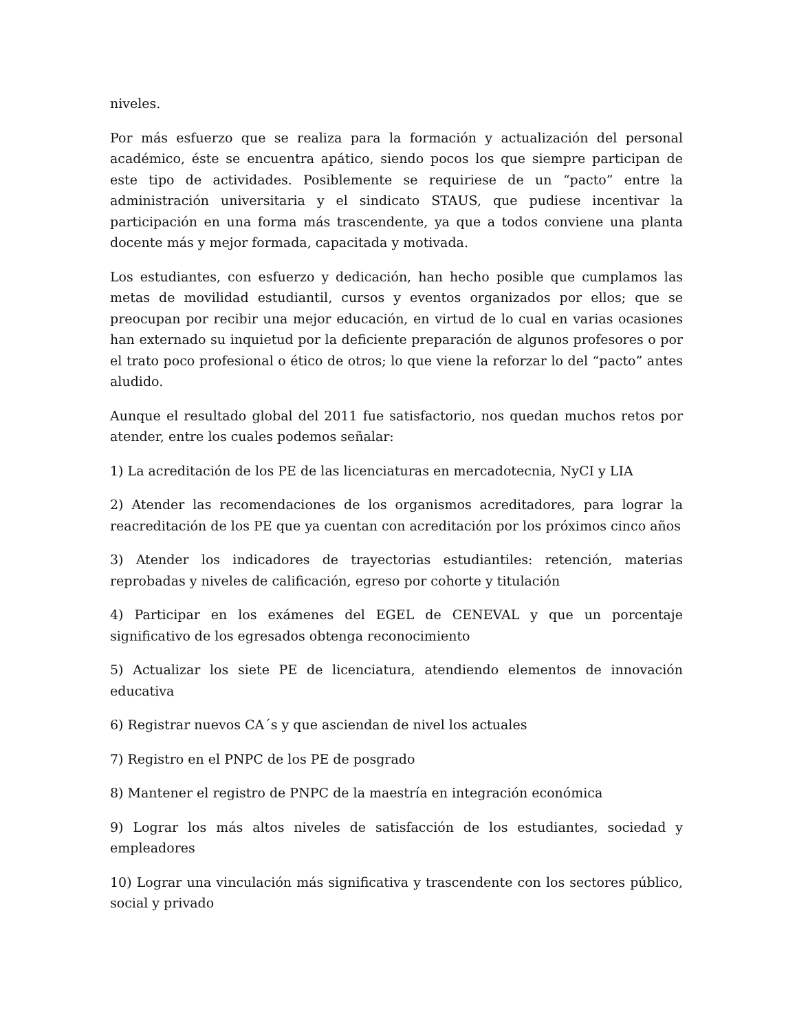niveles.
Por más esfuerzo que se realiza para la formación y actualización del personal académico, éste se encuentra apático, siendo pocos los que siempre participan de este tipo de actividades. Posiblemente se requiriese de un “pacto” entre la administración universitaria y el sindicato STAUS, que pudiese incentivar la participación en una forma más trascendente, ya que a todos conviene una planta docente más y mejor formada, capacitada y motivada.
Los estudiantes, con esfuerzo y dedicación, han hecho posible que cumplamos las metas de movilidad estudiantil, cursos y eventos organizados por ellos; que se preocupan por recibir una mejor educación, en virtud de lo cual en varias ocasiones han externado su inquietud por la deficiente preparación de algunos profesores o por el trato poco profesional o ético de otros; lo que viene la reforzar lo del “pacto” antes aludido.
Aunque el resultado global del 2011 fue satisfactorio, nos quedan muchos retos por atender, entre los cuales podemos señalar:
1) La acreditación de los PE de las licenciaturas en mercadotecnia, NyCI y LIA
2) Atender las recomendaciones de los organismos acreditadores, para lograr la reacreditación de los PE que ya cuentan con acreditación por los próximos cinco años
3) Atender los indicadores de trayectorias estudiantiles: retención, materias reprobadas y niveles de calificación, egreso por cohorte y titulación
4) Participar en los exámenes del EGEL de CENEVAL y que un porcentaje significativo de los egresados obtenga reconocimiento
5) Actualizar los siete PE de licenciatura, atendiendo elementos de innovación educativa
6) Registrar nuevos CA´s y que asciendan de nivel los actuales
7) Registro en el PNPC de los PE de posgrado
8) Mantener el registro de PNPC de la maestría en integración económica
9) Lograr los más altos niveles de satisfacción de los estudiantes, sociedad y empleadores
10) Lograr una vinculación más significativa y trascendente con los sectores público, social y privado